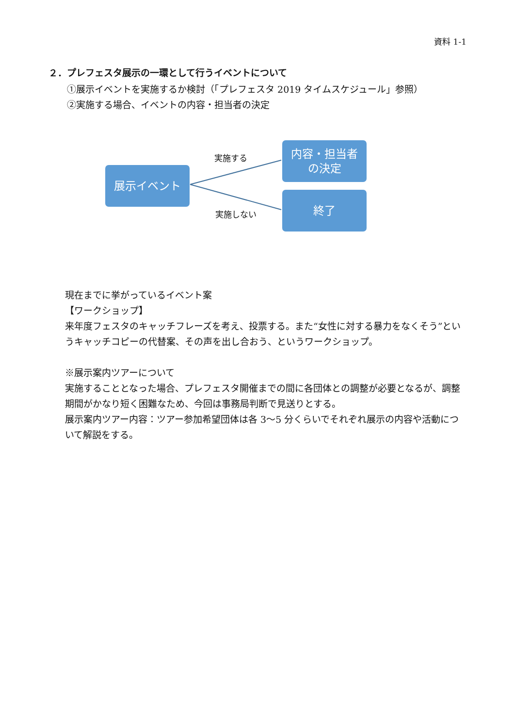資料 1-1
２．プレフェスタ展示の一環として行うイベントについて
①展示イベントを実施するか検討（「プレフェスタ 2019 タイムスケジュール」参照）
②実施する場合、イベントの内容・担当者の決定
展示イベント
実施する
内容・担当者
の決定
実施しない
終了
現在までに挙がっているイベント案
【ワークショップ】
来年度フェスタのキャッチフレーズを考え、投票する。また“女性に対する暴力をなくそう”というキャッチコピーの代替案、その声を出し合おう、というワークショップ。
※展示案内ツアーについて
実施することとなった場合、プレフェスタ開催までの間に各団体との調整が必要となるが、調整期間がかなり短く困難なため、今回は事務局判断で見送りとする。
展示案内ツアー内容：ツアー参加希望団体は各 3〜5 分くらいでそれぞれ展示の内容や活動について解説をする。